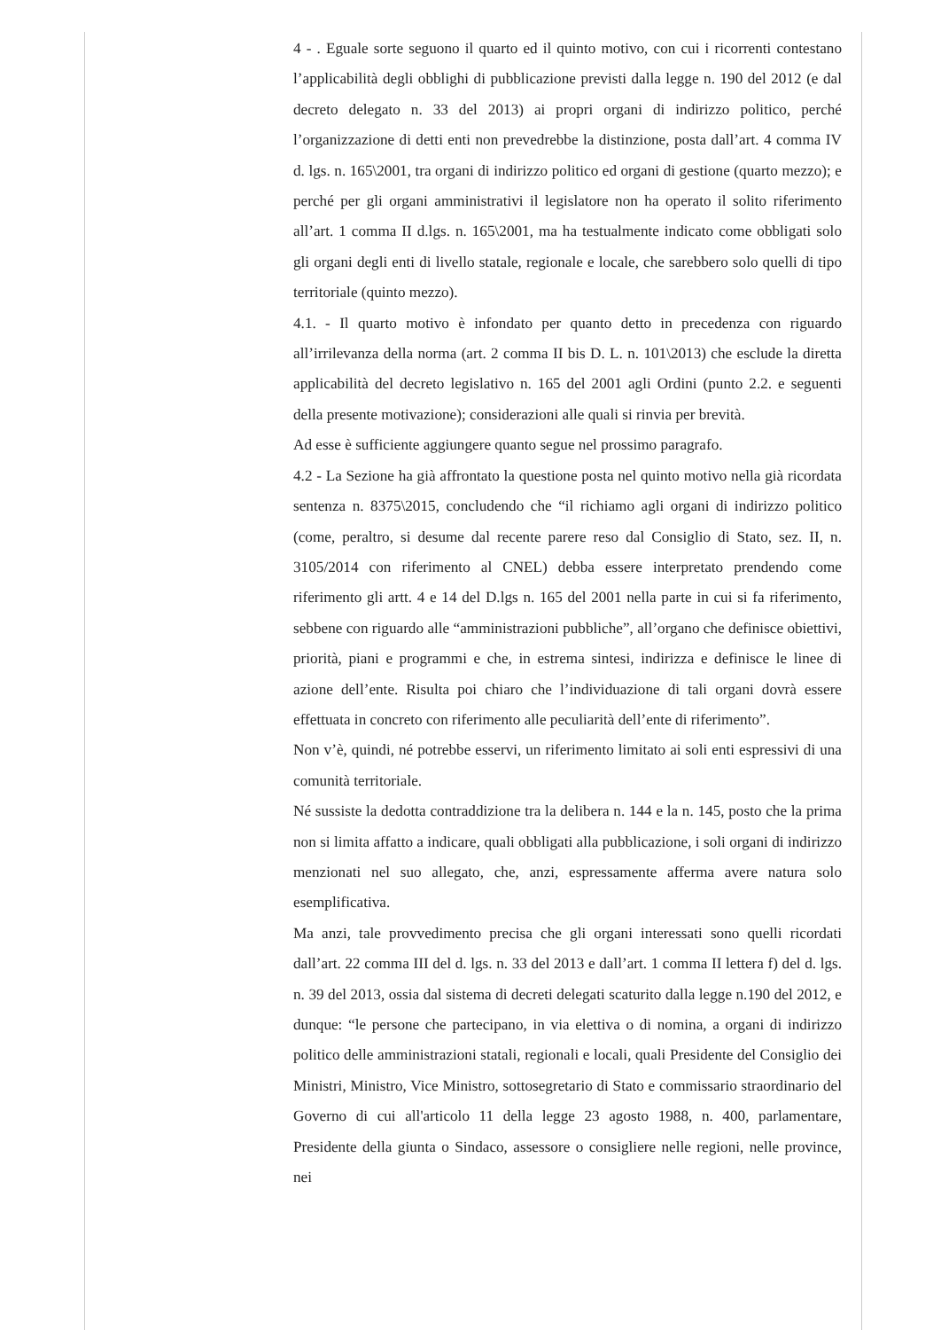4 - . Eguale sorte seguono il quarto ed il quinto motivo, con cui i ricorrenti contestano l’applicabilità degli obblighi di pubblicazione previsti dalla legge n. 190 del 2012 (e dal decreto delegato n. 33 del 2013) ai propri organi di indirizzo politico, perché l’organizzazione di detti enti non prevedrebbe la distinzione, posta dall’art. 4 comma IV d. lgs. n. 165\2001, tra organi di indirizzo politico ed organi di gestione (quarto mezzo); e perché per gli organi amministrativi il legislatore non ha operato il solito riferimento all’art. 1 comma II d.lgs. n. 165\2001, ma ha testualmente indicato come obbligati solo gli organi degli enti di livello statale, regionale e locale, che sarebbero solo quelli di tipo territoriale (quinto mezzo).
4.1. - Il quarto motivo è infondato per quanto detto in precedenza con riguardo all’irrilevanza della norma (art. 2 comma II bis D. L. n. 101\2013) che esclude la diretta applicabilità del decreto legislativo n. 165 del 2001 agli Ordini (punto 2.2. e seguenti della presente motivazione); considerazioni alle quali si rinvia per brevità.
Ad esse è sufficiente aggiungere quanto segue nel prossimo paragrafo.
4.2 - La Sezione ha già affrontato la questione posta nel quinto motivo nella già ricordata sentenza n. 8375\2015, concludendo che “il richiamo agli organi di indirizzo politico (come, peraltro, si desume dal recente parere reso dal Consiglio di Stato, sez. II, n. 3105/2014 con riferimento al CNEL) debba essere interpretato prendendo come riferimento gli artt. 4 e 14 del D.lgs n. 165 del 2001 nella parte in cui si fa riferimento, sebbene con riguardo alle “amministrazioni pubbliche”, all’organo che definisce obiettivi, priorità, piani e programmi e che, in estrema sintesi, indirizza e definisce le linee di azione dell’ente. Risulta poi chiaro che l’individuazione di tali organi dovrà essere effettuata in concreto con riferimento alle peculiarità dell’ente di riferimento”.
Non v’è, quindi, né potrebbe esservi, un riferimento limitato ai soli enti espressivi di una comunità territoriale.
Né sussiste la dedotta contraddizione tra la delibera n. 144 e la n. 145, posto che la prima non si limita affatto a indicare, quali obbligati alla pubblicazione, i soli organi di indirizzo menzionati nel suo allegato, che, anzi, espressamente afferma avere natura solo esemplificativa.
Ma anzi, tale provvedimento precisa che gli organi interessati sono quelli ricordati dall’art. 22 comma III del d. lgs. n. 33 del 2013 e dall’art. 1 comma II lettera f) del d. lgs. n. 39 del 2013, ossia dal sistema di decreti delegati scaturito dalla legge n.190 del 2012, e dunque: “le persone che partecipano, in via elettiva o di nomina, a organi di indirizzo politico delle amministrazioni statali, regionali e locali, quali Presidente del Consiglio dei Ministri, Ministro, Vice Ministro, sottosegretario di Stato e commissario straordinario del Governo di cui all'articolo 11 della legge 23 agosto 1988, n. 400, parlamentare, Presidente della giunta o Sindaco, assessore o consigliere nelle regioni, nelle province, nei